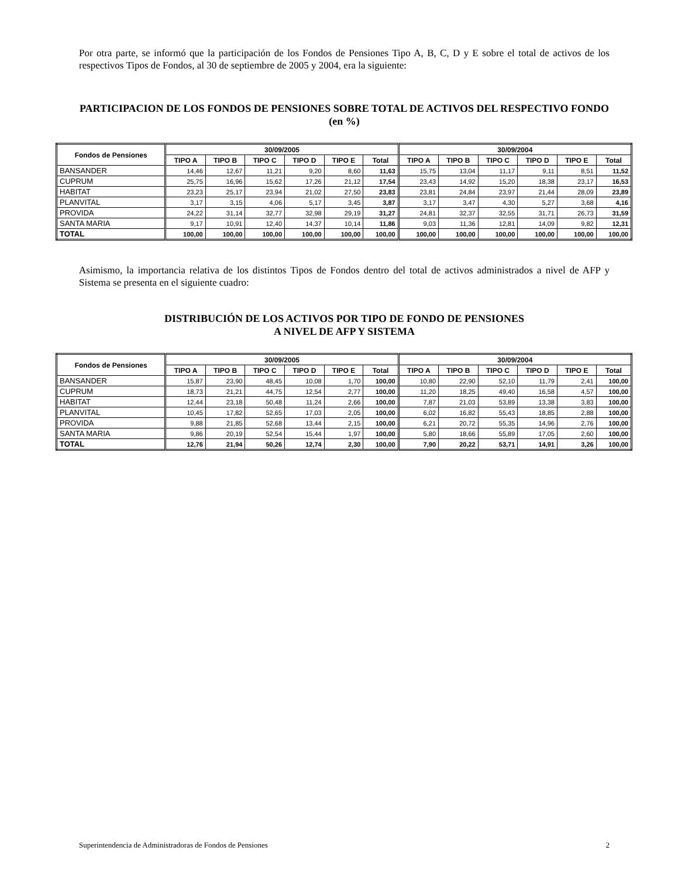Por otra parte, se informó que la participación de los Fondos de Pensiones Tipo A, B, C, D y E sobre el total de activos de los respectivos Tipos de Fondos, al 30 de septiembre de 2005 y 2004, era la siguiente:
PARTICIPACION DE LOS FONDOS DE PENSIONES SOBRE TOTAL DE ACTIVOS DEL RESPECTIVO FONDO (en %)
| Fondos de Pensiones | 30/09/2005 | | | | | | 30/09/2004 | | | | | |
| --- | --- | --- | --- | --- | --- | --- | --- | --- | --- | --- | --- | --- |
| | TIPO A | TIPO B | TIPO C | TIPO D | TIPO E | Total | TIPO A | TIPO B | TIPO C | TIPO D | TIPO E | Total |
| BANSANDER | 14,46 | 12,67 | 11,21 | 9,20 | 8,60 | 11,63 | 15,75 | 13,04 | 11,17 | 9,11 | 8,51 | 11,52 |
| CUPRUM | 25,75 | 16,96 | 15,62 | 17,26 | 21,12 | 17,54 | 23,43 | 14,92 | 15,20 | 18,38 | 23,17 | 16,53 |
| HABITAT | 23,23 | 25,17 | 23,94 | 21,02 | 27,50 | 23,83 | 23,81 | 24,84 | 23,97 | 21,44 | 28,09 | 23,89 |
| PLANVITAL | 3,17 | 3,15 | 4,06 | 5,17 | 3,45 | 3,87 | 3,17 | 3,47 | 4,30 | 5,27 | 3,68 | 4,16 |
| PROVIDA | 24,22 | 31,14 | 32,77 | 32,98 | 29,19 | 31,27 | 24,81 | 32,37 | 32,55 | 31,71 | 26,73 | 31,59 |
| SANTA MARIA | 9,17 | 10,91 | 12,40 | 14,37 | 10,14 | 11,86 | 9,03 | 11,36 | 12,81 | 14,09 | 9,82 | 12,31 |
| TOTAL | 100,00 | 100,00 | 100,00 | 100,00 | 100,00 | 100,00 | 100,00 | 100,00 | 100,00 | 100,00 | 100,00 | 100,00 |
Asimismo, la importancia relativa de los distintos Tipos de Fondos dentro del total de activos administrados a nivel de AFP y Sistema se presenta en el siguiente cuadro:
DISTRIBUCIÓN DE LOS ACTIVOS POR TIPO DE FONDO DE PENSIONES
A NIVEL DE AFP Y SISTEMA
| Fondos de Pensiones | 30/09/2005 | | | | | | 30/09/2004 | | | | | |
| --- | --- | --- | --- | --- | --- | --- | --- | --- | --- | --- | --- | --- |
| | TIPO A | TIPO B | TIPO C | TIPO D | TIPO E | Total | TIPO A | TIPO B | TIPO C | TIPO D | TIPO E | Total |
| BANSANDER | 15,87 | 23,90 | 48,45 | 10,08 | 1,70 | 100,00 | 10,80 | 22,90 | 52,10 | 11,79 | 2,41 | 100,00 |
| CUPRUM | 18,73 | 21,21 | 44,75 | 12,54 | 2,77 | 100,00 | 11,20 | 18,25 | 49,40 | 16,58 | 4,57 | 100,00 |
| HABITAT | 12,44 | 23,18 | 50,48 | 11,24 | 2,66 | 100,00 | 7,87 | 21,03 | 53,89 | 13,38 | 3,83 | 100,00 |
| PLANVITAL | 10,45 | 17,82 | 52,65 | 17,03 | 2,05 | 100,00 | 6,02 | 16,82 | 55,43 | 18,85 | 2,88 | 100,00 |
| PROVIDA | 9,88 | 21,85 | 52,68 | 13,44 | 2,15 | 100,00 | 6,21 | 20,72 | 55,35 | 14,96 | 2,76 | 100,00 |
| SANTA MARIA | 9,86 | 20,19 | 52,54 | 15,44 | 1,97 | 100,00 | 5,80 | 18,66 | 55,89 | 17,05 | 2,60 | 100,00 |
| TOTAL | 12,76 | 21,94 | 50,26 | 12,74 | 2,30 | 100,00 | 7,90 | 20,22 | 53,71 | 14,91 | 3,26 | 100,00 |
Superintendencia de Administradoras de Fondos de Pensiones 2